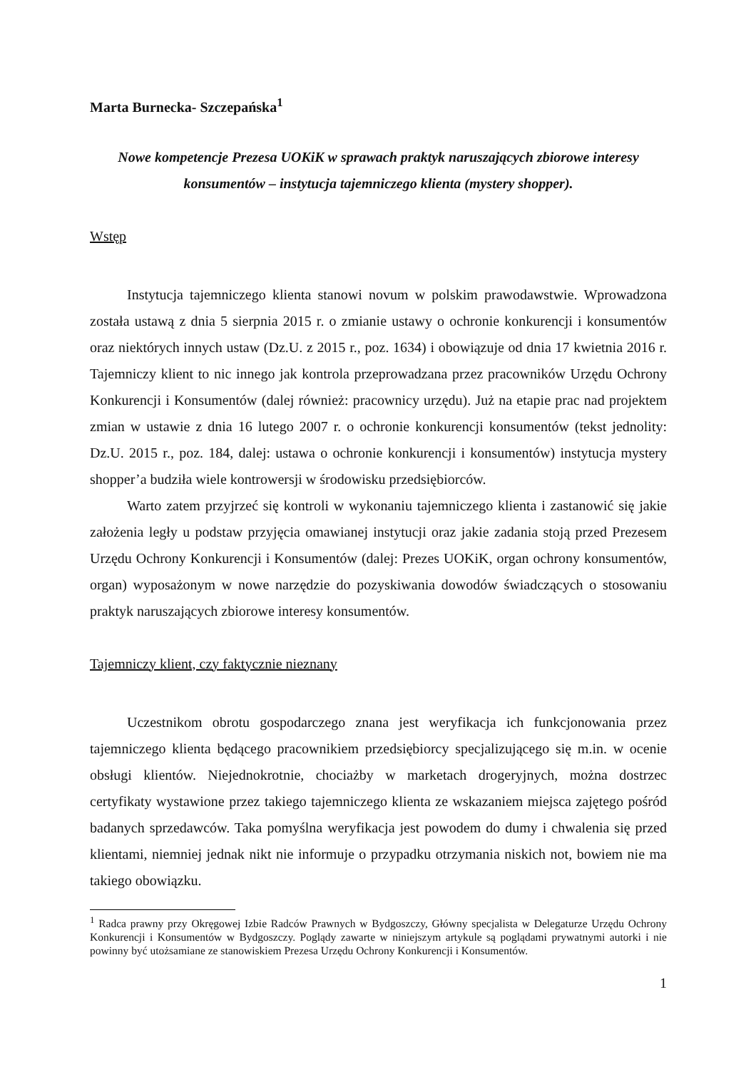Marta Burnecka- Szczepańska<sup>1</sup>
Nowe kompetencje Prezesa UOKiK w sprawach praktyk naruszających zbiorowe interesy konsumentów – instytucja tajemniczego klienta (mystery shopper).
Wstęp
Instytucja tajemniczego klienta stanowi novum w polskim prawodawstwie. Wprowadzona została ustawą z dnia 5 sierpnia 2015 r. o zmianie ustawy o ochronie konkurencji i konsumentów oraz niektórych innych ustaw (Dz.U. z 2015 r., poz. 1634) i obowiązuje od dnia 17 kwietnia 2016 r. Tajemniczy klient to nic innego jak kontrola przeprowadzana przez pracowników Urzędu Ochrony Konkurencji i Konsumentów (dalej również: pracownicy urzędu). Już na etapie prac nad projektem zmian w ustawie z dnia 16 lutego 2007 r. o ochronie konkurencji konsumentów (tekst jednolity: Dz.U. 2015 r., poz. 184, dalej: ustawa o ochronie konkurencji i konsumentów) instytucja mystery shopper’a budziła wiele kontrowersji w środowisku przedsiębiorców.
Warto zatem przyjrzeć się kontroli w wykonaniu tajemniczego klienta i zastanowić się jakie założenia legły u podstaw przyjęcia omawianej instytucji oraz jakie zadania stoją przed Prezesem Urzędu Ochrony Konkurencji i Konsumentów (dalej: Prezes UOKiK, organ ochrony konsumentów, organ) wyposażonym w nowe narzędzie do pozyskiwania dowodów świadczących o stosowaniu praktyk naruszających zbiorowe interesy konsumentów.
Tajemniczy klient, czy faktycznie nieznany
Uczestnikom obrotu gospodarczego znana jest weryfikacja ich funkcjonowania przez tajemniczego klienta będącego pracownikiem przedsiębiorcy specjalizującego się m.in. w ocenie obsługi klientów. Niejednokrotnie, chociażby w marketach drogeryjnych, można dostrzec certyfikaty wystawione przez takiego tajemniczego klienta ze wskazaniem miejsca zajętego pośród badanych sprzedawców. Taka pomyślna weryfikacja jest powodem do dumy i chwalenia się przed klientami, niemniej jednak nikt nie informuje o przypadku otrzymania niskich not, bowiem nie ma takiego obowiązku.
<sup>1</sup> Radca prawny przy Okręgowej Izbie Radców Prawnych w Bydgoszczy, Główny specjalista w Delegaturze Urzędu Ochrony Konkurencji i Konsumentów w Bydgoszczy. Poglądy zawarte w niniejszym artykule są poglądami prywatnymi autorki i nie powinny być utożsamiane ze stanowiskiem Prezesa Urzędu Ochrony Konkurencji i Konsumentów.
1